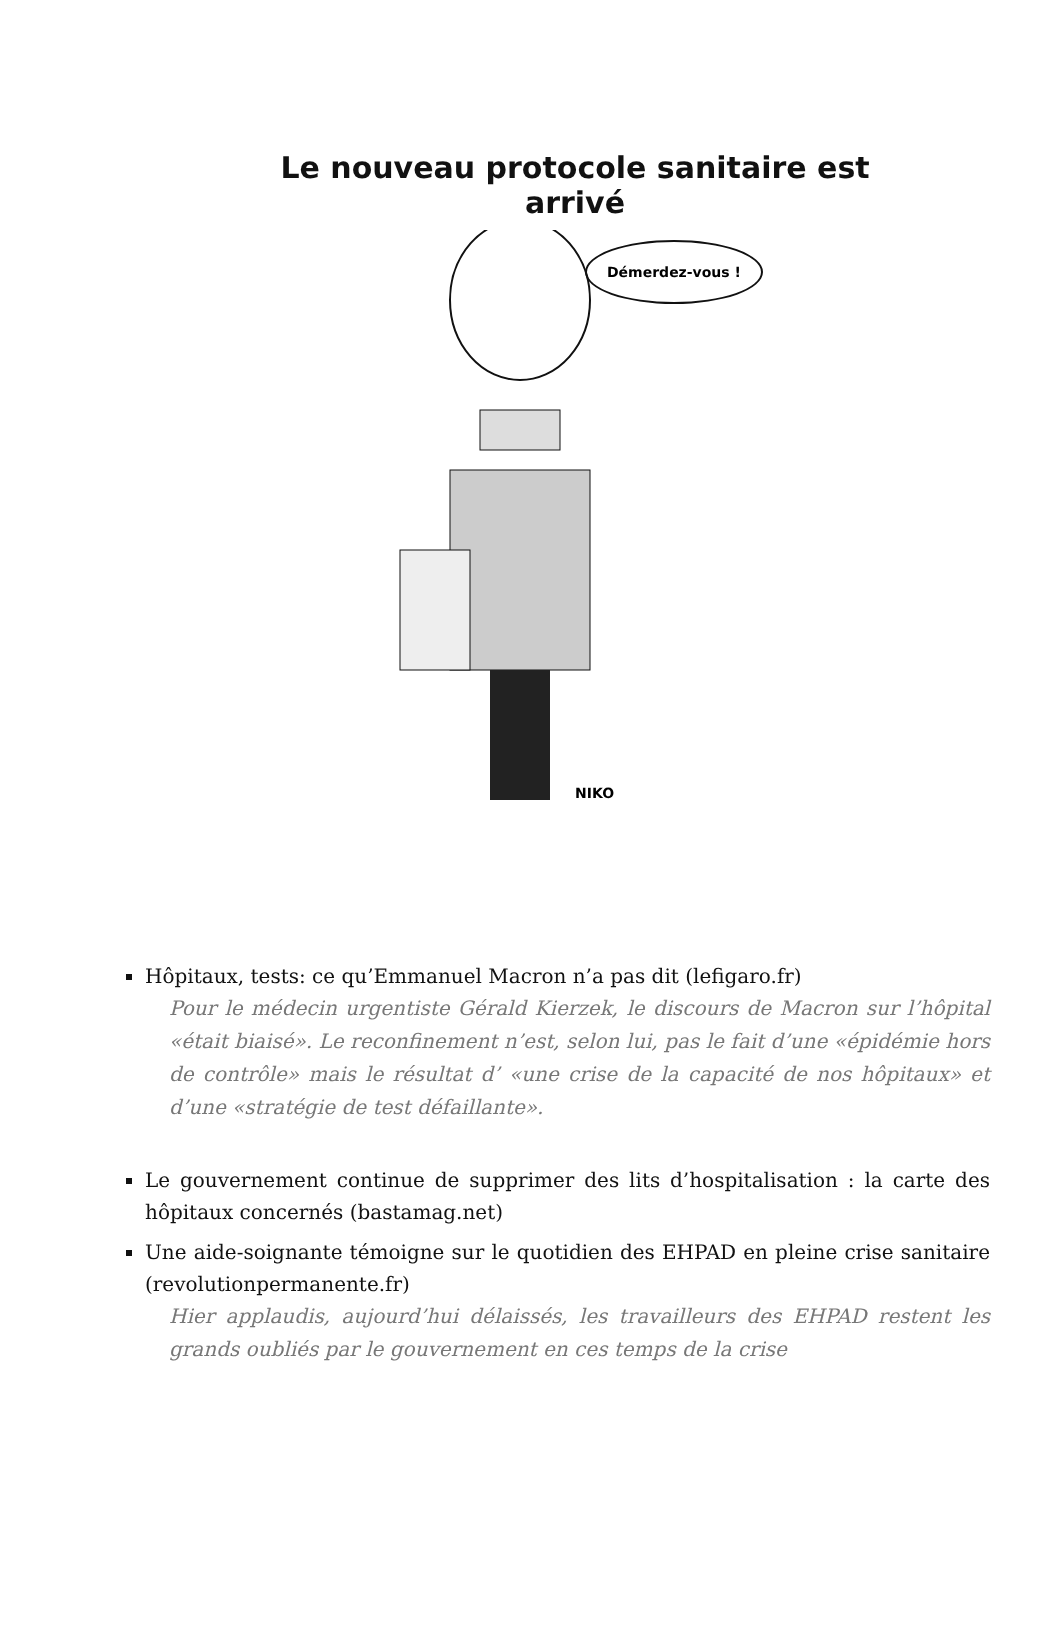Le nouveau protocole sanitaire est arrivé
Démerdez-vous !
NIKO
Hôpitaux, tests: ce qu’Emmanuel Macron n’a pas dit (lefigaro.fr)
Pour le médecin urgentiste Gérald Kierzek, le discours de Macron sur l’hôpital «était biaisé». Le reconfinement n’est, selon lui, pas le fait d’une «épidémie hors de contrôle» mais le résultat d’ «une crise de la capacité de nos hôpitaux» et d’une «stratégie de test défaillante».
Le gouvernement continue de supprimer des lits d’hospitalisation : la carte des hôpitaux concernés (bastamag.net)
Une aide-soignante témoigne sur le quotidien des EHPAD en pleine crise sanitaire (revolutionpermanente.fr)
Hier applaudis, aujourd’hui délaissés, les travailleurs des EHPAD restent les grands oubliés par le gouvernement en ces temps de la crise